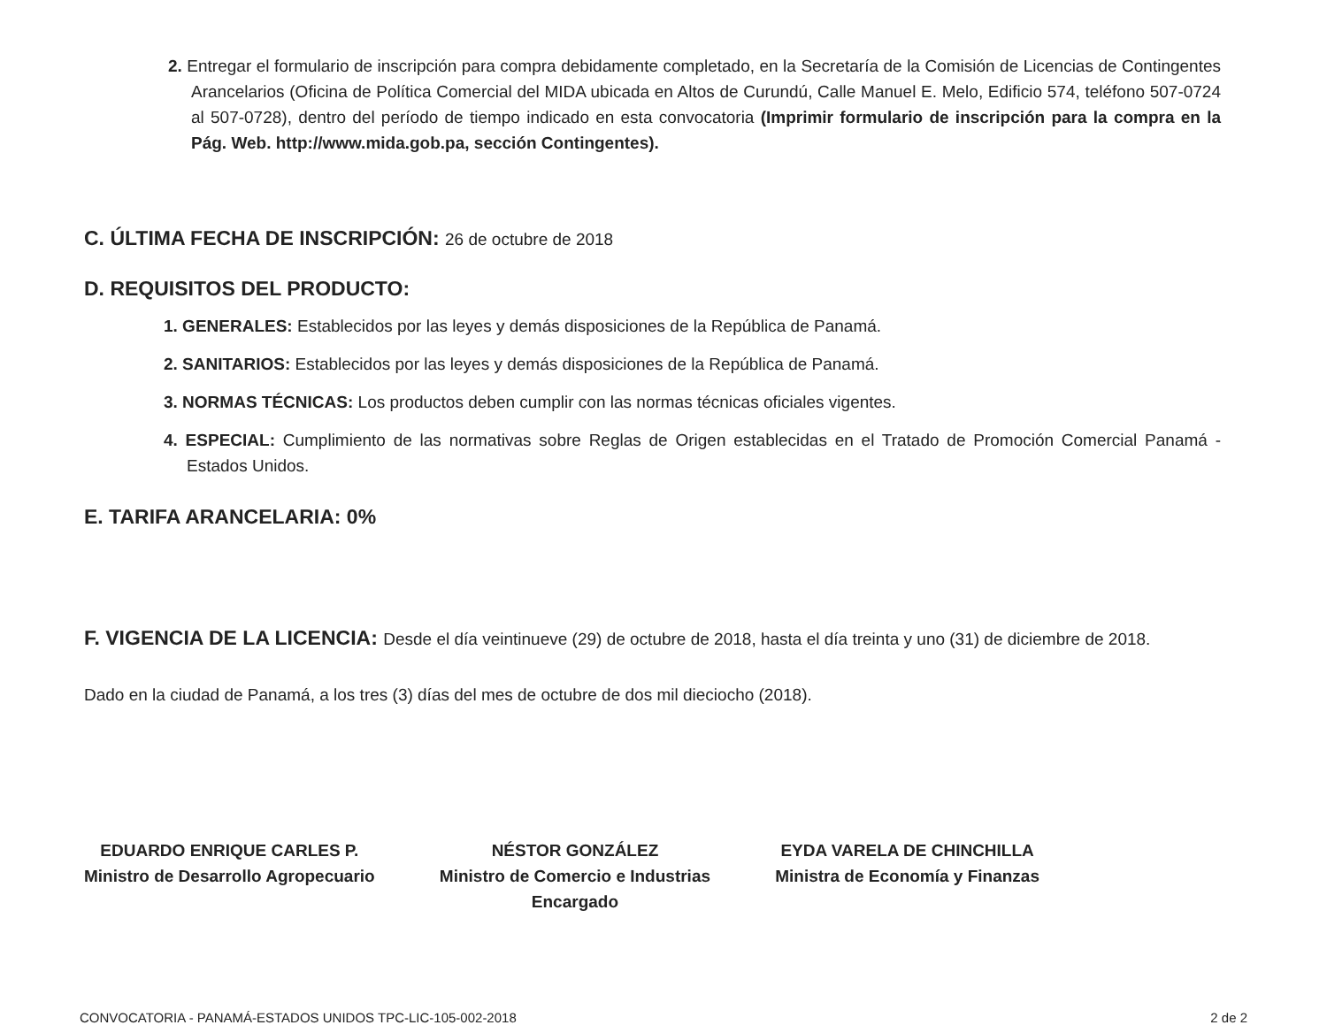2. Entregar el formulario de inscripción para compra debidamente completado, en la Secretaría de la Comisión de Licencias de Contingentes Arancelarios (Oficina de Política Comercial del MIDA ubicada en Altos de Curundú, Calle Manuel E. Melo, Edificio 574, teléfono 507-0724 al 507-0728), dentro del período de tiempo indicado en esta convocatoria (Imprimir formulario de inscripción para la compra en la Pág. Web. http://www.mida.gob.pa, sección Contingentes).
C. ÚLTIMA FECHA DE INSCRIPCIÓN: 26 de octubre de 2018
D. REQUISITOS DEL PRODUCTO:
1. GENERALES: Establecidos por las leyes y demás disposiciones de la República de Panamá.
2. SANITARIOS: Establecidos por las leyes y demás disposiciones de la República de Panamá.
3. NORMAS TÉCNICAS: Los productos deben cumplir con las normas técnicas oficiales vigentes.
4. ESPECIAL: Cumplimiento de las normativas sobre Reglas de Origen establecidas en el Tratado de Promoción Comercial Panamá - Estados Unidos.
E. TARIFA ARANCELARIA: 0%
F. VIGENCIA DE LA LICENCIA: Desde el día veintinueve (29) de octubre de 2018, hasta el día treinta y uno (31) de diciembre de 2018.
Dado en la ciudad de Panamá, a los tres (3) días del mes de octubre de dos mil dieciocho (2018).
EDUARDO ENRIQUE CARLES P.
Ministro de Desarrollo Agropecuario
NÉSTOR GONZÁLEZ
Ministro de Comercio e Industrias
Encargado
EYDA VARELA DE CHINCHILLA
Ministra de Economía y Finanzas
CONVOCATORIA - PANAMÁ-ESTADOS UNIDOS TPC-LIC-105-002-2018 2 de 2